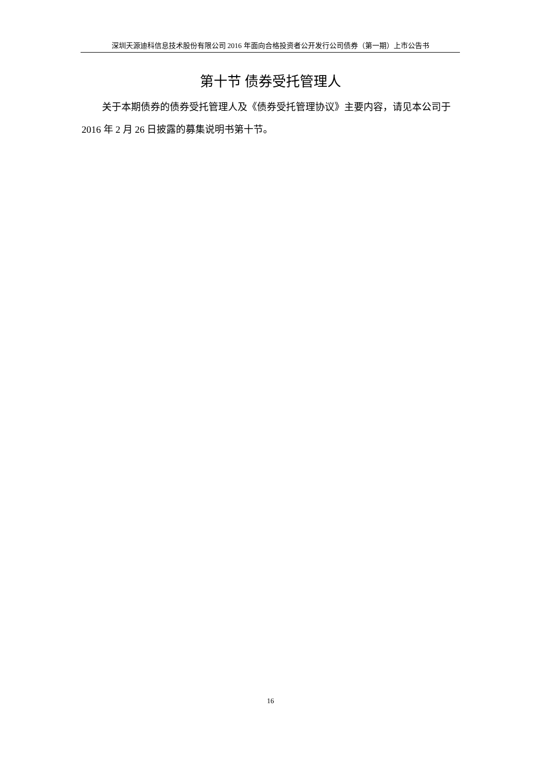深圳天源迪科信息技术股份有限公司 2016 年面向合格投资者公开发行公司债券（第一期）上市公告书
第十节 债券受托管理人
关于本期债券的债券受托管理人及《债券受托管理协议》主要内容，请见本公司于 2016 年 2 月 26 日披露的募集说明书第十节。
16